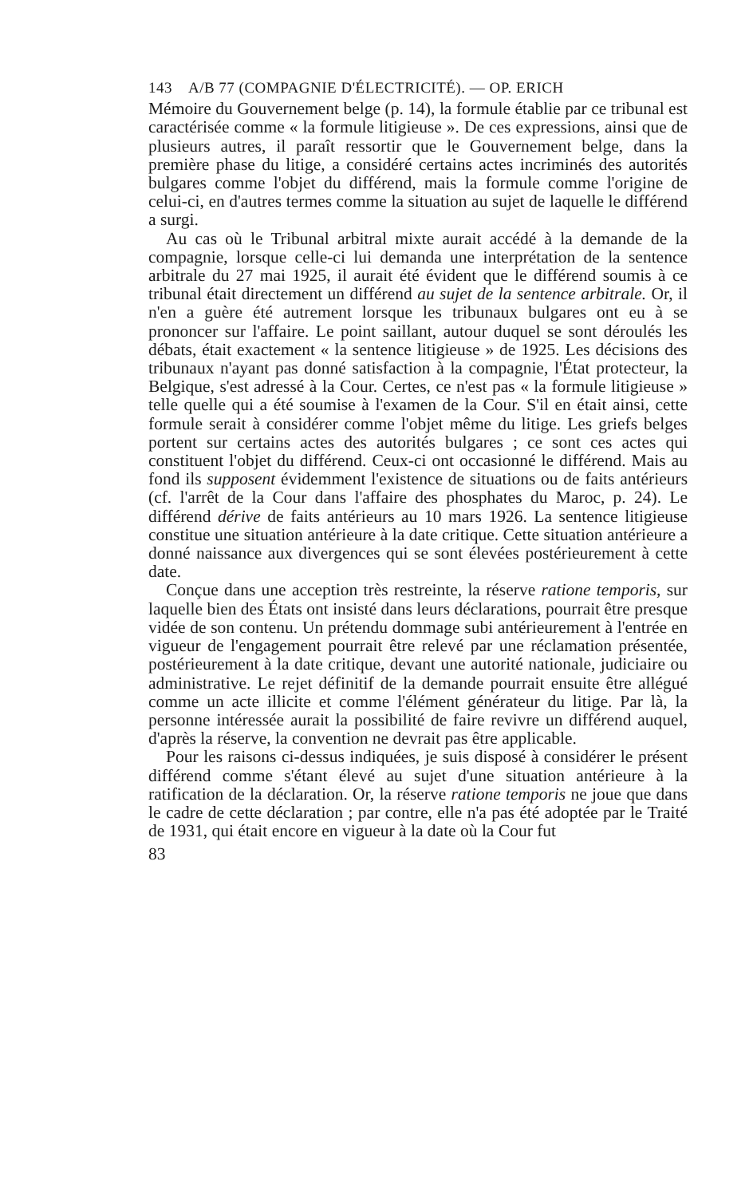143 A/B 77 (COMPAGNIE D'ÉLECTRICITÉ). — OP. ERICH
Mémoire du Gouvernement belge (p. 14), la formule établie par ce tribunal est caractérisée comme « la formule litigieuse ». De ces expressions, ainsi que de plusieurs autres, il paraît ressortir que le Gouvernement belge, dans la première phase du litige, a considéré certains actes incriminés des autorités bulgares comme l'objet du différend, mais la formule comme l'origine de celui-ci, en d'autres termes comme la situation au sujet de laquelle le différend a surgi.
Au cas où le Tribunal arbitral mixte aurait accédé à la demande de la compagnie, lorsque celle-ci lui demanda une interprétation de la sentence arbitrale du 27 mai 1925, il aurait été évident que le différend soumis à ce tribunal était directement un différend au sujet de la sentence arbitrale. Or, il n'en a guère été autrement lorsque les tribunaux bulgares ont eu à se prononcer sur l'affaire. Le point saillant, autour duquel se sont déroulés les débats, était exactement « la sentence litigieuse » de 1925. Les décisions des tribunaux n'ayant pas donné satisfaction à la compagnie, l'État protecteur, la Belgique, s'est adressé à la Cour. Certes, ce n'est pas « la formule litigieuse » telle quelle qui a été soumise à l'examen de la Cour. S'il en était ainsi, cette formule serait à considérer comme l'objet même du litige. Les griefs belges portent sur certains actes des autorités bulgares ; ce sont ces actes qui constituent l'objet du différend. Ceux-ci ont occasionné le différend. Mais au fond ils supposent évidemment l'existence de situations ou de faits antérieurs (cf. l'arrêt de la Cour dans l'affaire des phosphates du Maroc, p. 24). Le différend dérive de faits antérieurs au 10 mars 1926. La sentence litigieuse constitue une situation antérieure à la date critique. Cette situation antérieure a donné naissance aux divergences qui se sont élevées postérieurement à cette date.
Conçue dans une acception très restreinte, la réserve ratione temporis, sur laquelle bien des États ont insisté dans leurs déclarations, pourrait être presque vidée de son contenu. Un prétendu dommage subi antérieurement à l'entrée en vigueur de l'engagement pourrait être relevé par une réclamation présentée, postérieurement à la date critique, devant une autorité nationale, judiciaire ou administrative. Le rejet définitif de la demande pourrait ensuite être allégué comme un acte illicite et comme l'élément générateur du litige. Par là, la personne intéressée aurait la possibilité de faire revivre un différend auquel, d'après la réserve, la convention ne devrait pas être applicable.
Pour les raisons ci-dessus indiquées, je suis disposé à considérer le présent différend comme s'étant élevé au sujet d'une situation antérieure à la ratification de la déclaration. Or, la réserve ratione temporis ne joue que dans le cadre de cette déclaration ; par contre, elle n'a pas été adoptée par le Traité de 1931, qui était encore en vigueur à la date où la Cour fut
83